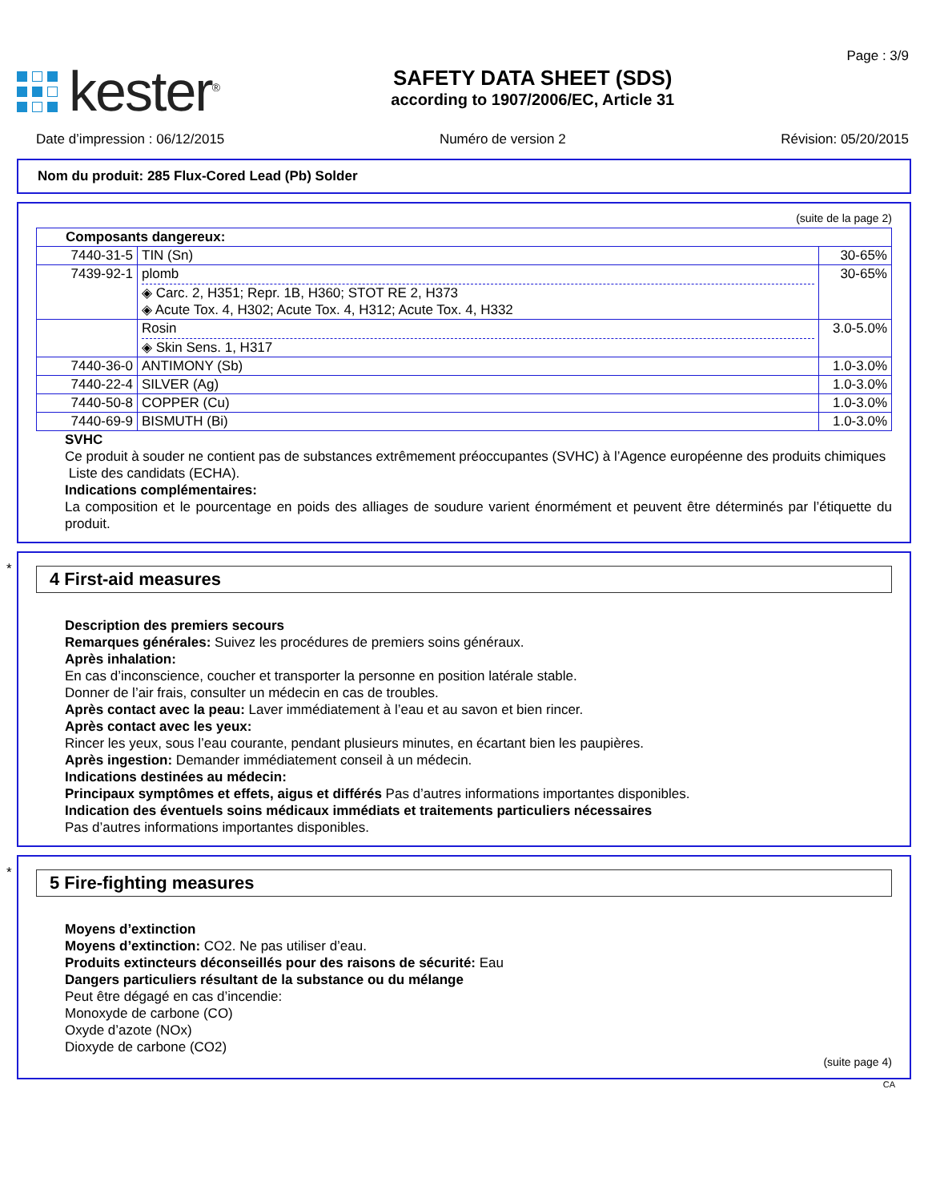kester<sup>®</sup>
SAFETY DATA SHEET (SDS)
according to 1907/2006/EC, Article 31
Page : 3/9
Date d’impression : 06/12/2015 Numéro de version 2 Révision: 05/20/2015
Nom du produit: 285 Flux-Cored Lead (Pb) Solder
(suite de la page 2)
| Composants dangereux: | | |
| 7440-31-5 | TIN (Sn) | 30-65% |
| 7439-92-1 | plomb ◈ Carc. 2, H351; Repr. 1B, H360; STOT RE 2, H373 ◈ Acute Tox. 4, H302; Acute Tox. 4, H312; Acute Tox. 4, H332 | 30-65% |
| | Rosin ◈ Skin Sens. 1, H317 | 3.0-5.0% |
| 7440-36-0 | ANTIMONY (Sb) | 1.0-3.0% |
| 7440-22-4 | SILVER (Ag) | 1.0-3.0% |
| 7440-50-8 | COPPER (Cu) | 1.0-3.0% |
| 7440-69-9 | BISMUTH (Bi) | 1.0-3.0% |
SVHC
Ce produit à souder ne contient pas de substances extrêmement préoccupantes (SVHC) à l’Agence européenne des produits chimiques
Liste des candidats (ECHA).
Indications complémentaires:
La composition et le pourcentage en poids des alliages de soudure varient énormément et peuvent être déterminés par l’étiquette du produit.
*
4 First-aid measures
Description des premiers secours
Remarques générales: Suivez les procédures de premiers soins généraux.
Après inhalation:
En cas d’inconscience, coucher et transporter la personne en position latérale stable.
Donner de l’air frais, consulter un médecin en cas de troubles.
Après contact avec la peau: Laver immédiatement à l’eau et au savon et bien rincer.
Après contact avec les yeux:
Rincer les yeux, sous l’eau courante, pendant plusieurs minutes, en écartant bien les paupières.
Après ingestion: Demander immédiatement conseil à un médecin.
Indications destinées au médecin:
Principaux symptômes et effets, aigus et différés Pas d’autres informations importantes disponibles.
Indication des éventuels soins médicaux immédiats et traitements particuliers nécessaires
Pas d’autres informations importantes disponibles.
*
5 Fire-fighting measures
Moyens d’extinction
Moyens d’extinction: CO2. Ne pas utiliser d’eau.
Produits extincteurs déconseillés pour des raisons de sécurité: Eau
Dangers particuliers résultant de la substance ou du mélange
Peut être dégagé en cas d’incendie:
Monoxyde de carbone (CO)
Oxyde d’azote (NOx)
Dioxyde de carbone (CO2)
(suite page 4)
CA